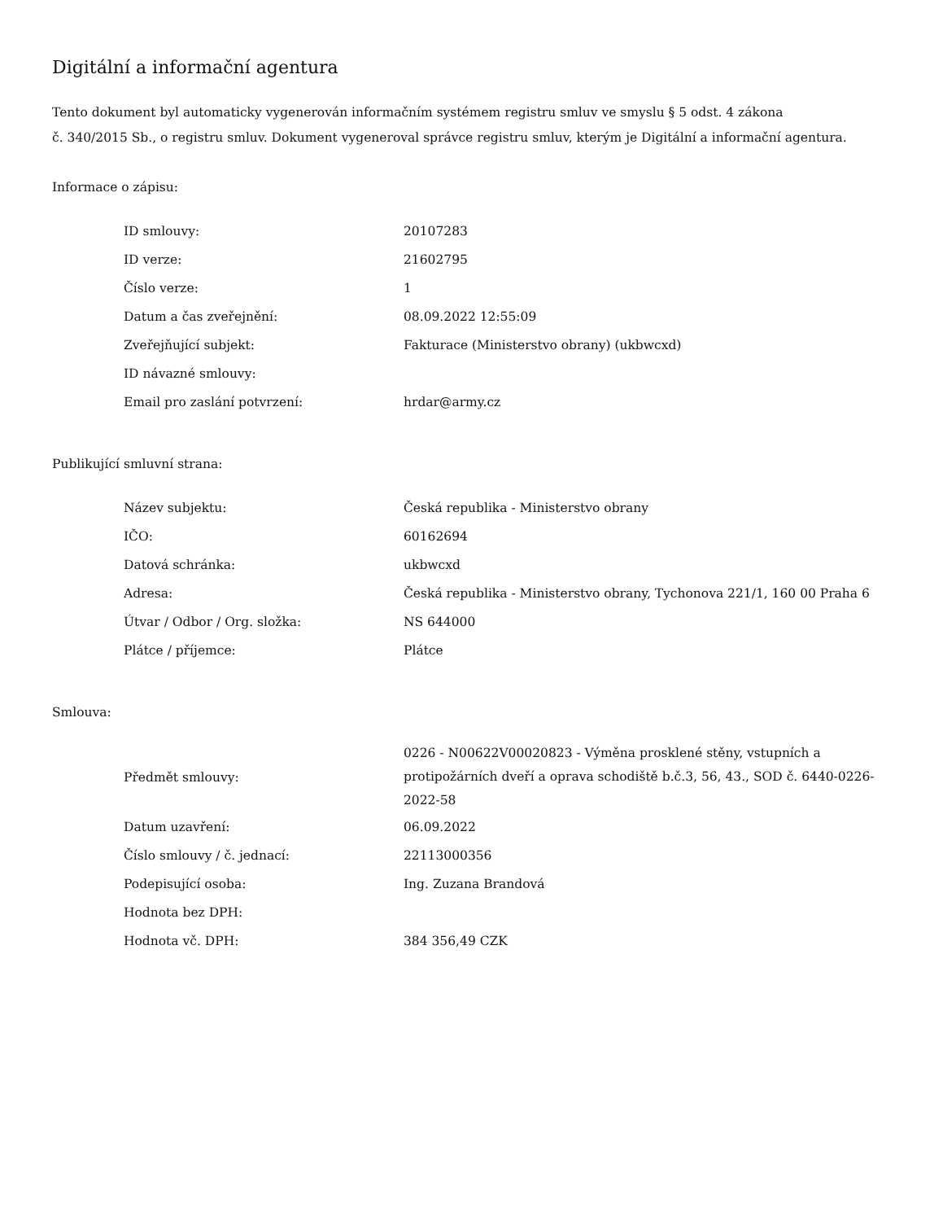Digitální a informační agentura
Tento dokument byl automaticky vygenerován informačním systémem registru smluv ve smyslu § 5 odst. 4 zákona
č. 340/2015 Sb., o registru smluv. Dokument vygeneroval správce registru smluv, kterým je Digitální a informační agentura.
Informace o zápisu:
| ID smlouvy: | 20107283 |
| ID verze: | 21602795 |
| Číslo verze: | 1 |
| Datum a čas zveřejnění: | 08.09.2022 12:55:09 |
| Zveřejňující subjekt: | Fakturace (Ministerstvo obrany) (ukbwcxd) |
| ID návazné smlouvy: | |
| Email pro zaslání potvrzení: | hrdar@army.cz |
Publikující smluvní strana:
| Název subjektu: | Česká republika - Ministerstvo obrany |
| IČO: | 60162694 |
| Datová schránka: | ukbwcxd |
| Adresa: | Česká republika - Ministerstvo obrany, Tychonova 221/1, 160 00 Praha 6 |
| Útvar / Odbor / Org. složka: | NS 644000 |
| Plátce / příjemce: | Plátce |
Smlouva:
| Předmět smlouvy: | 0226 - N00622V00020823 - Výměna prosklené stěny, vstupních a protipožárních dveří a oprava schodiště b.č.3, 56, 43., SOD č. 6440-0226-2022-58 |
| Datum uzavření: | 06.09.2022 |
| Číslo smlouvy / č. jednací: | 22113000356 |
| Podepisující osoba: | Ing. Zuzana Brandová |
| Hodnota bez DPH: | |
| Hodnota vč. DPH: | 384 356,49 CZK |